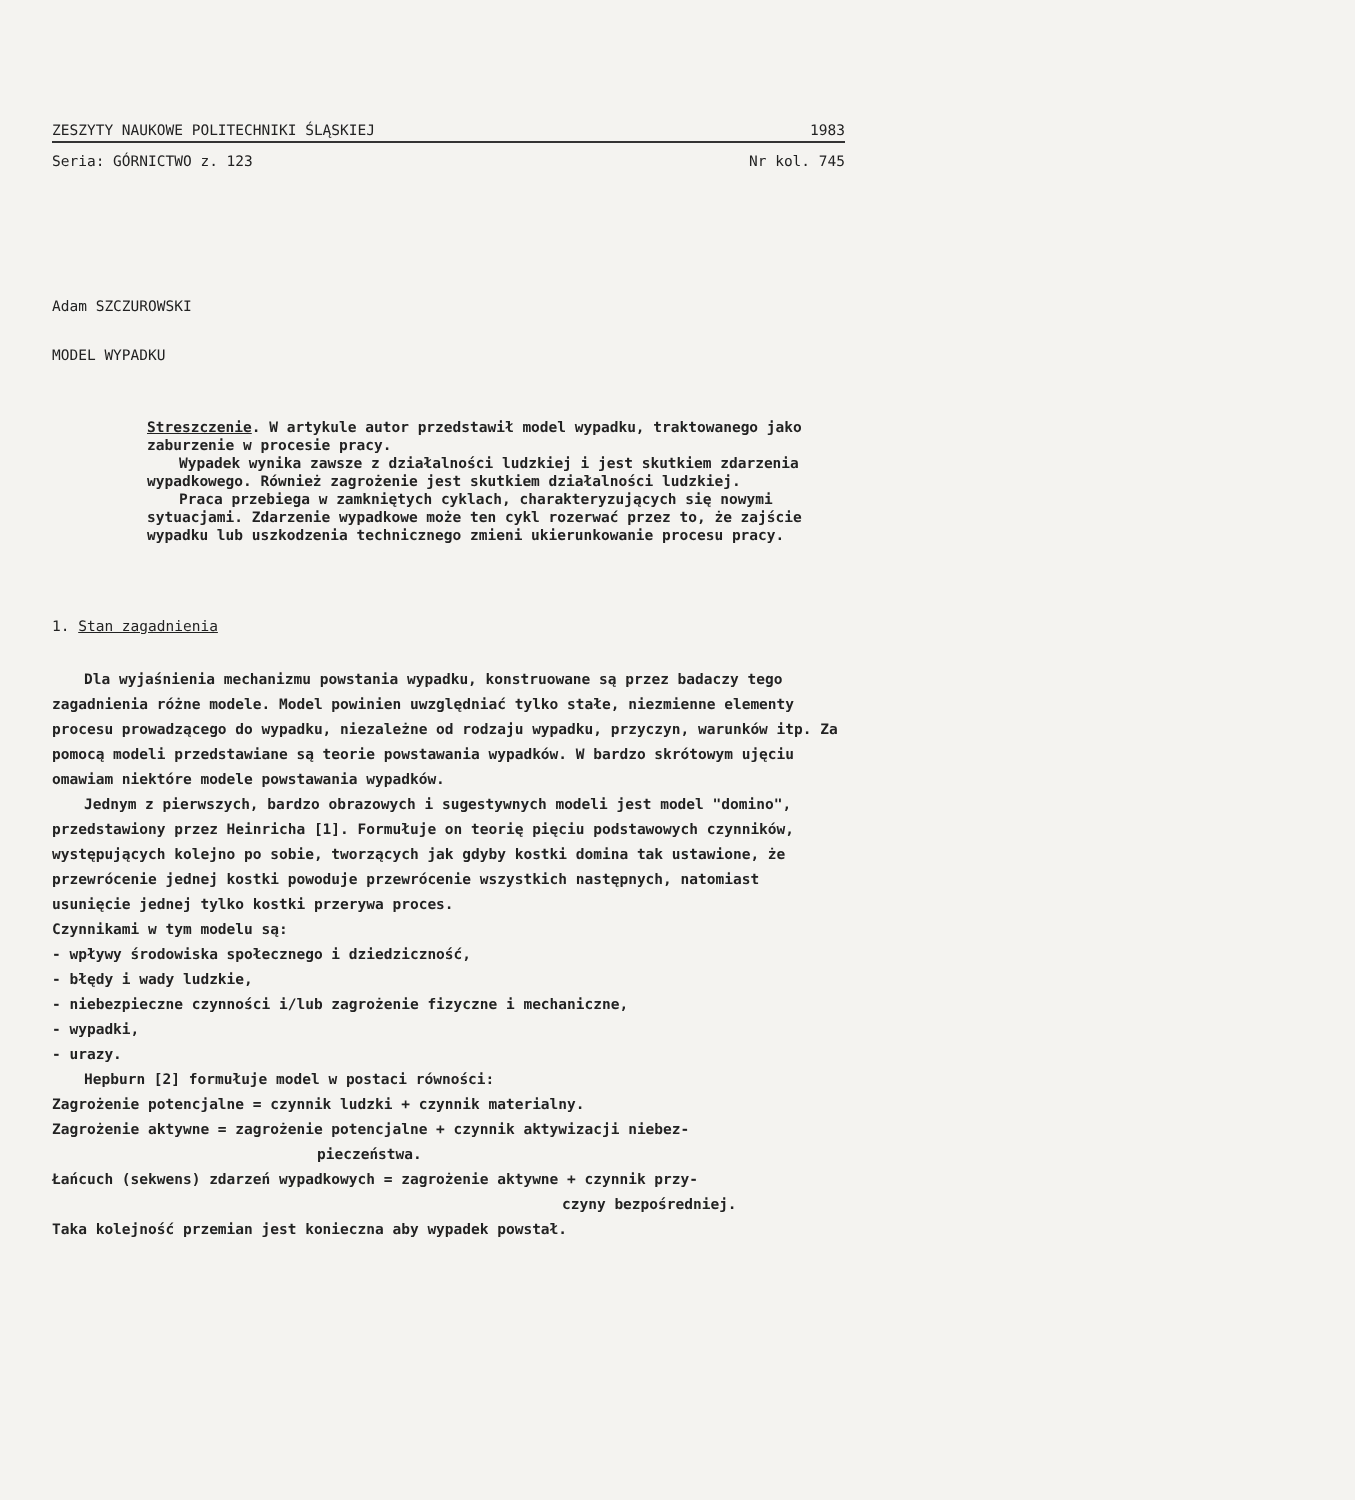ZESZYTY NAUKOWE POLITECHNIKI ŚLĄSKIEJ 1983
Seria: GÓRNICTWO z. 123 Nr kol. 745
Adam SZCZUROWSKI
MODEL WYPADKU
Streszczenie. W artykule autor przedstawił model wypadku, traktowanego jako zaburzenie w procesie pracy.
Wypadek wynika zawsze z działalności ludzkiej i jest skutkiem zdarzenia wypadkowego. Również zagrożenie jest skutkiem działalności ludzkiej.
Praca przebiega w zamkniętych cyklach, charakteryzujących się nowymi sytuacjami. Zdarzenie wypadkowe może ten cykl rozerwać przez to, że zajście wypadku lub uszkodzenia technicznego zmieni ukierunkowanie procesu pracy.
1. Stan zagadnienia
Dla wyjaśnienia mechanizmu powstania wypadku, konstruowane są przez badaczy tego zagadnienia różne modele. Model powinien uwzględniać tylko stałe, niezmienne elementy procesu prowadzącego do wypadku, niezależne od rodzaju wypadku, przyczyn, warunków itp. Za pomocą modeli przedstawiane są teorie powstawania wypadków. W bardzo skrótowym ujęciu omawiam niektóre modele powstawania wypadków.
Jednym z pierwszych, bardzo obrazowych i sugestywnych modeli jest model "domino", przedstawiony przez Heinricha [1]. Formułuje on teorię pięciu podstawowych czynników, występujących kolejno po sobie, tworzących jak gdyby kostki domina tak ustawione, że przewrócenie jednej kostki powoduje przewrócenie wszystkich następnych, natomiast usunięcie jednej tylko kostki przerywa proces.
Czynnikami w tym modelu są:
- wpływy środowiska społecznego i dziedziczność,
- błędy i wady ludzkie,
- niebezpieczne czynności i/lub zagrożenie fizyczne i mechaniczne,
- wypadki,
- urazy.
Hepburn [2] formułuje model w postaci równości:
Zagrożenie potencjalne = czynnik ludzki + czynnik materialny.
Zagrożenie aktywne = zagrożenie potencjalne + czynnik aktywizacji niebez-
pieczeństwa.
Łańcuch (sekwens) zdarzeń wypadkowych = zagrożenie aktywne + czynnik przy-
czyny bezpośredniej.
Taka kolejność przemian jest konieczna aby wypadek powstał.